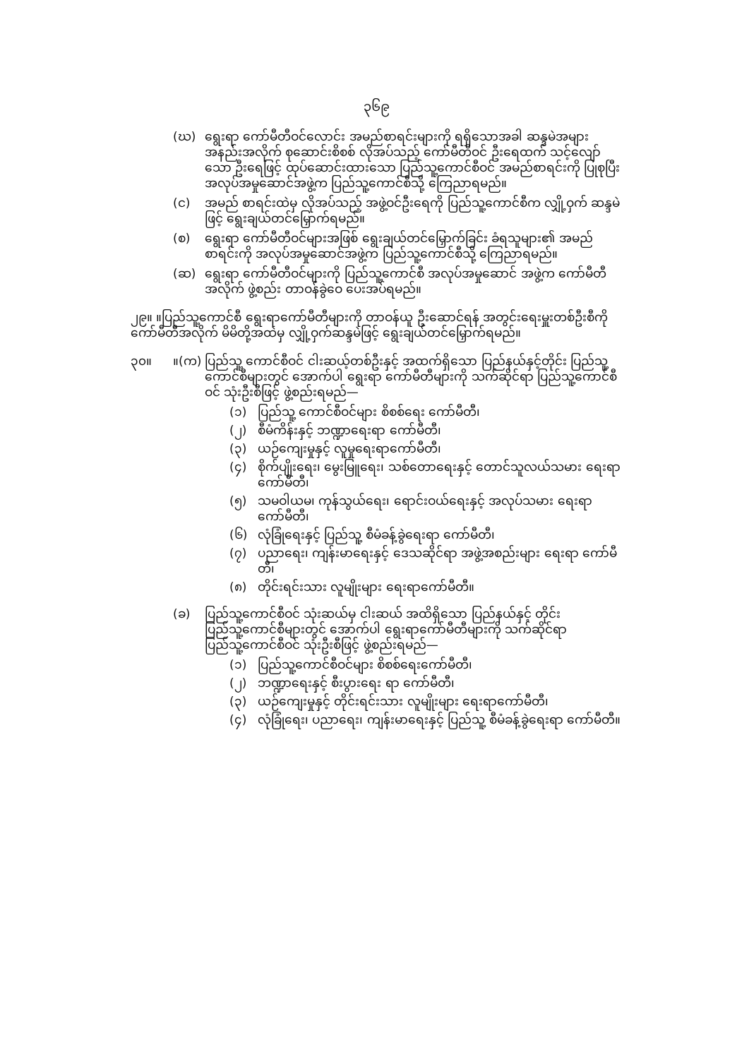၃၆၉
(ဃ) ရွေးရာ ကော်မီတီဝင်လောင်း အမည်စာရင်းများကို ရရှိသောအခါ ဆန္ဒမဲအများအနည်းအလိုက် စုဆောင်းစိစစ် လိုအပ်သည့် ကော်မီတီဝင် ဦးရေထက် သင့်လျော်သော ဦးရေဖြင့် ထုပ်ဆောင်းထားသော ပြည်သူ့ကောင်စီဝင် အမည်စာရင်းကို ပြုစုပြီး အလုပ်အမှုဆောင်အဖွဲ့က ပြည်သူ့ကောင်စီသို့ ကြေညာရမည်။
(င) အမည် စာရင်းထဲမှ လိုအပ်သည့် အဖွဲ့ဝင်ဦးရေကို ပြည်သူ့ကောင်စီက လျှို့ဝှက် ဆန္ဒမဲဖြင့် ရွေးချယ်တင်မြှောက်ရမည်။
(စ) ရွေးရာ ကော်မီတီဝင်များအဖြစ် ရွေးချယ်တင်မြှောက်ခြင်း ခံရသူများ၏ အမည်စာရင်းကို အလုပ်အမှုဆောင်အဖွဲ့က ပြည်သူ့ကောင်စီသို့ ကြေညာရမည်။
(ဆ) ရွေးရာ ကော်မီတီဝင်များကို ပြည်သူ့ကောင်စီ အလုပ်အမှုဆောင် အဖွဲ့က ကော်မီတီအလိုက် ဖွဲ့စည်း တာဝန်ခွဲဝေ ပေးအပ်ရမည်။
၂၉။ ။ပြည်သူ့ကောင်စီ ရွေးရာကော်မီတီများကို တာဝန်ယူ ဦးဆောင်ရန် အတွင်းရေးမှူးတစ်ဦးစီကို ကော်မီတီအလိုက် မိမိတို့အထဲမှ လျှို့ဝှက်ဆန္ဒမဲဖြင့် ရွေးချယ်တင်မြှောက်ရမည်။
၃၀။ ။(က) ပြည်သူ့ ကောင်စီဝင် ငါးဆယ့်တစ်ဦးနှင့် အထက်ရှိသော ပြည်နယ်နှင့်တိုင်း ပြည်သူ့ ကောင်စီများတွင် အောက်ပါ ရွေးရာ ကော်မီတီများကို သက်ဆိုင်ရာ ပြည်သူ့ကောင်စီဝင် သုံးဦးစီဖြင့် ဖွဲ့စည်းရမည်—
(၁) ပြည်သူ့ ကောင်စီဝင်များ စိစစ်ရေး ကော်မီတီ၊
(၂) စီမံကိန်းနှင့် ဘဏ္ဍာရေးရာ ကော်မီတီ၊
(၃) ယဉ်ကျေးမှုနှင့် လူမှုရေးရာကော်မီတီ၊
(၄) စိုက်ပျိုးရေး၊ မွေးမြူရေး၊ သစ်တောရေးနှင့် တောင်သူလယ်သမား ရေးရာကော်မီတီ၊
(၅) သမဝါယမ၊ ကုန်သွယ်ရေး၊ ရောင်းဝယ်ရေးနှင့် အလုပ်သမား ရေးရာ ကော်မီတီ၊
(၆) လုံခြုံရေးနှင့် ပြည်သူ့ စီမံခန့်ခွဲရေးရာ ကော်မီတီ၊
(၇) ပညာရေး၊ ကျန်းမာရေးနှင့် ဒေသဆိုင်ရာ အဖွဲ့အစည်းများ ရေးရာ ကော်မီတီ၊
(၈) တိုင်းရင်းသား လူမျိုးများ ရေးရာကော်မီတီ။
(ခ) ပြည်သူ့ကောင်စီဝင် သုံးဆယ်မှ ငါးဆယ် အထိရှိသော ပြည်နယ်နှင့် တိုင်း ပြည်သူ့ကောင်စီများတွင် အောက်ပါ ရွေးရာကော်မီတီများကို သက်ဆိုင်ရာ ပြည်သူ့ကောင်စီဝင် သုံးဦးစီဖြင့် ဖွဲ့စည်းရမည်—
(၁) ပြည်သူ့ကောင်စီဝင်များ စိစစ်ရေးကော်မီတီ၊
(၂) ဘဏ္ဍာရေးနှင့် စီးပွားရေး ရာ ကော်မီတီ၊
(၃) ယဉ်ကျေးမှုနှင့် တိုင်းရင်းသား လူမျိုးများ ရေးရာကော်မီတီ၊
(၄) လုံခြုံရေး၊ ပညာရေး၊ ကျန်းမာရေးနှင့် ပြည်သူ့ စီမံခန့်ခွဲရေးရာ ကော်မီတီ။